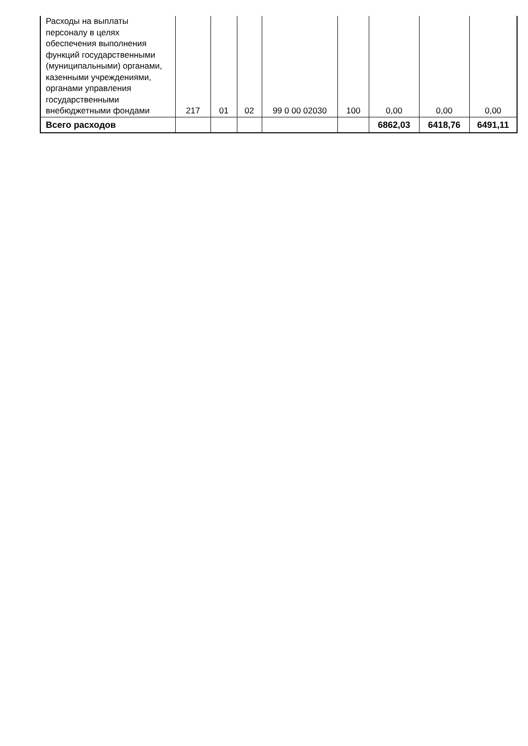| Расходы на выплаты персоналу в целях обеспечения выполнения функций государственными (муниципальными) органами, казенными учреждениями, органами управления государственными внебюджетными фондами | 217 | 01 | 02 | 99 0 00 02030 | 100 | 0,00 | 0,00 | 0,00 |
| Всего расходов | | | | | | 6862,03 | 6418,76 | 6491,11 |